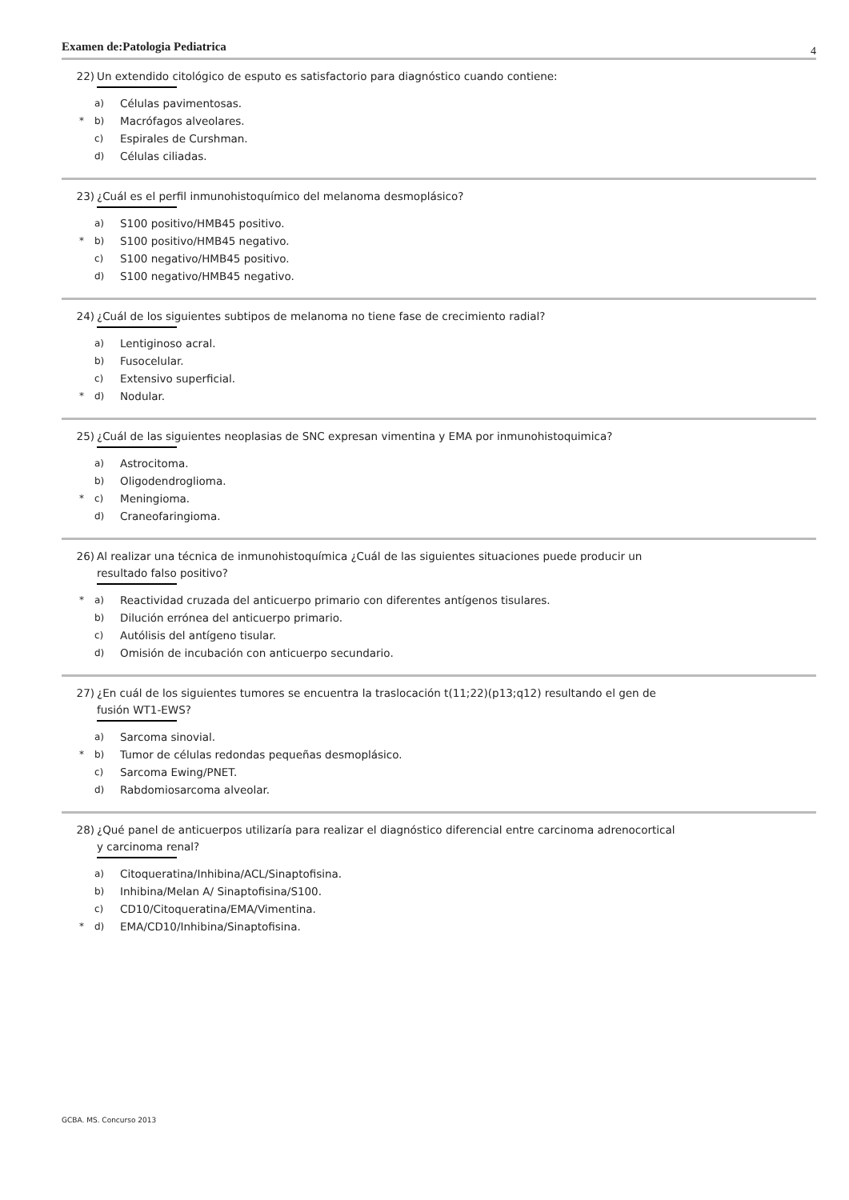Examen de:Patologia Pediatrica 4
22) Un extendido citológico de esputo es satisfactorio para diagnóstico cuando contiene:
a) Células pavimentosas.
* b) Macrófagos alveolares.
c) Espirales de Curshman.
d) Células ciliadas.
23) ¿Cuál es el perfil inmunohistoquímico del melanoma desmoplásico?
a) S100 positivo/HMB45 positivo.
* b) S100 positivo/HMB45 negativo.
c) S100 negativo/HMB45 positivo.
d) S100 negativo/HMB45 negativo.
24) ¿Cuál de los siguientes subtipos de melanoma no tiene fase de crecimiento radial?
a) Lentiginoso acral.
b) Fusocelular.
c) Extensivo superficial.
* d) Nodular.
25) ¿Cuál de las siguientes neoplasias de SNC expresan vimentina y EMA por inmunohistoquimica?
a) Astrocitoma.
b) Oligodendroglioma.
* c) Meningioma.
d) Craneofaringioma.
26) Al realizar una técnica de inmunohistoquímica ¿Cuál de las siguientes situaciones puede producir un resultado falso positivo?
* a) Reactividad cruzada del anticuerpo primario con diferentes antígenos tisulares.
b) Dilución errónea del anticuerpo primario.
c) Autólisis del antígeno tisular.
d) Omisión de incubación con anticuerpo secundario.
27) ¿En cuál de los siguientes tumores se encuentra la traslocación t(11;22)(p13;q12) resultando el gen de fusión WT1-EWS?
a) Sarcoma sinovial.
* b) Tumor de células redondas pequeñas desmoplásico.
c) Sarcoma Ewing/PNET.
d) Rabdomiosarcoma alveolar.
28) ¿Qué panel de anticuerpos utilizaría para realizar el diagnóstico diferencial entre carcinoma adrenocortical y carcinoma renal?
a) Citoqueratina/Inhibina/ACL/Sinaptofisina.
b) Inhibina/Melan A/ Sinaptofisina/S100.
c) CD10/Citoqueratina/EMA/Vimentina.
* d) EMA/CD10/Inhibina/Sinaptofisina.
GCBA. MS. Concurso 2013